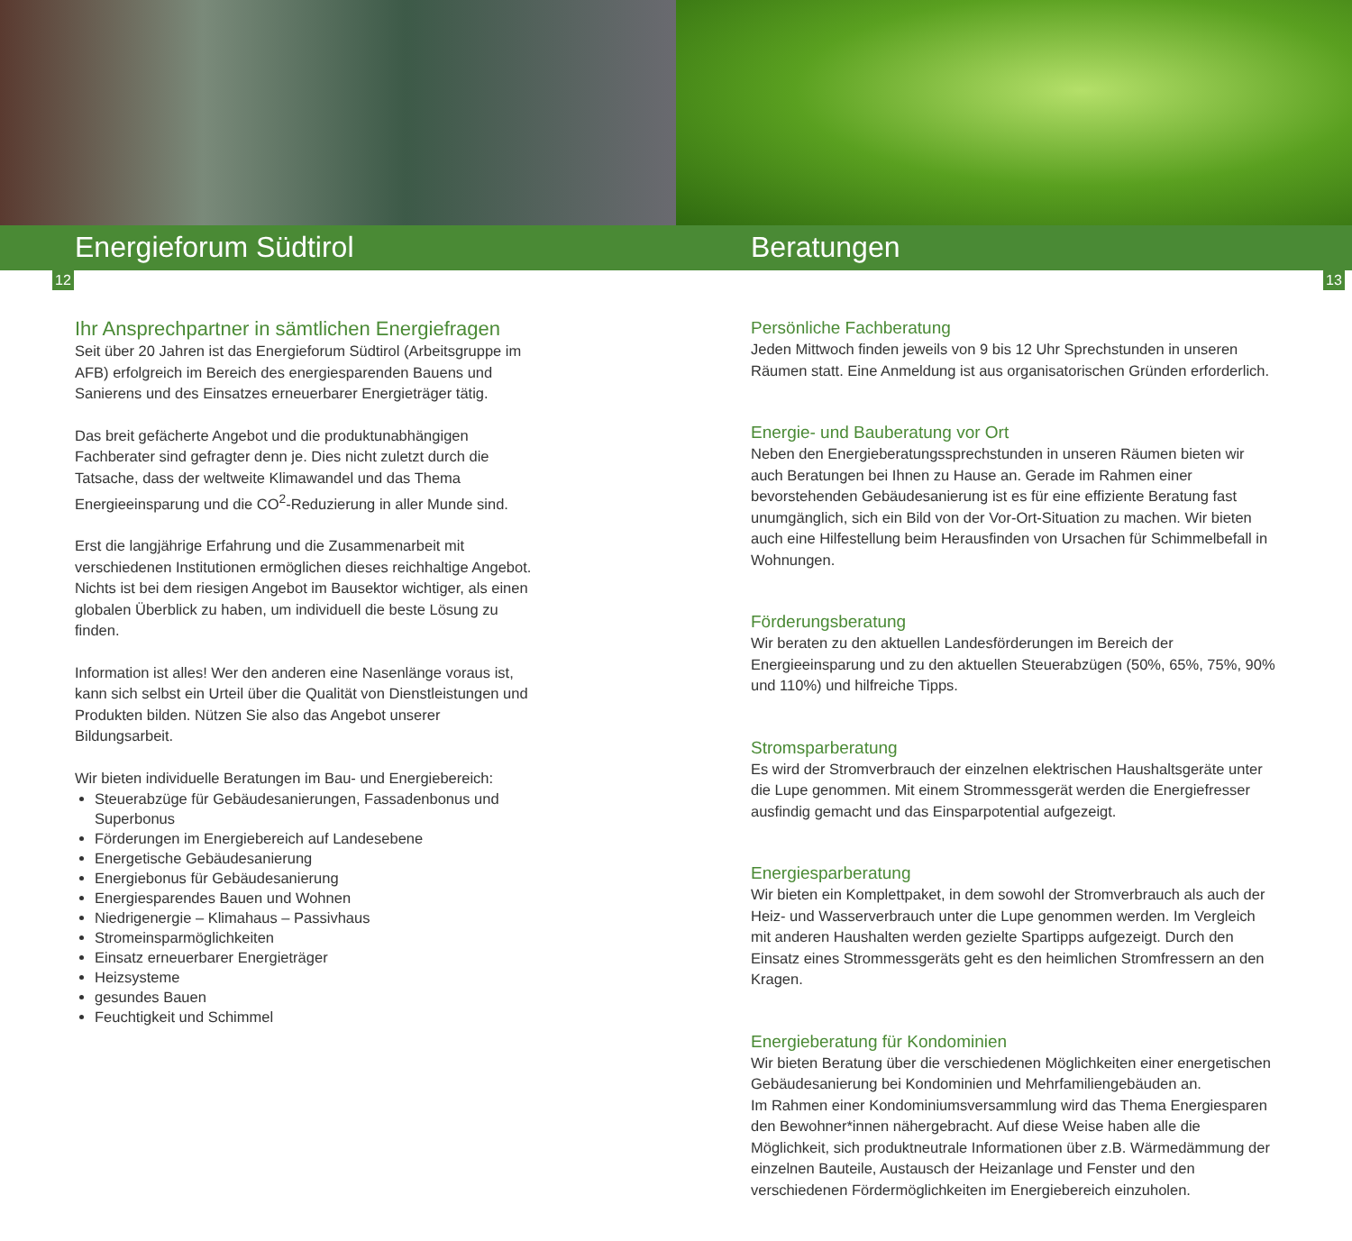Energieforum Südtirol Beratungen
12 13
Ihr Ansprechpartner in sämtlichen Energiefragen
Seit über 20 Jahren ist das Energieforum Südtirol (Arbeitsgruppe im AFB) erfolgreich im Bereich des energiesparenden Bauens und Sanierens und des Einsatzes erneuerbarer Energieträger tätig.
Das breit gefächerte Angebot und die produktunabhängigen Fachberater sind gefragter denn je. Dies nicht zuletzt durch die Tatsache, dass der weltweite Klimawandel und das Thema Energieeinsparung und die CO<sup>2</sup>-Reduzierung in aller Munde sind.
Erst die langjährige Erfahrung und die Zusammenarbeit mit verschiedenen Institutionen ermöglichen dieses reichhaltige Angebot. Nichts ist bei dem riesigen Angebot im Bausektor wichtiger, als einen globalen Überblick zu haben, um individuell die beste Lösung zu finden.
Information ist alles! Wer den anderen eine Nasenlänge voraus ist, kann sich selbst ein Urteil über die Qualität von Dienstleistungen und Produkten bilden. Nützen Sie also das Angebot unserer Bildungsarbeit.
Wir bieten individuelle Beratungen im Bau- und Energiebereich:
Steuerabzüge für Gebäudesanierungen, Fassadenbonus und Superbonus
Förderungen im Energiebereich auf Landesebene
Energetische Gebäudesanierung
Energiebonus für Gebäudesanierung
Energiesparendes Bauen und Wohnen
Niedrigenergie – Klimahaus – Passivhaus
Stromeinsparmöglichkeiten
Einsatz erneuerbarer Energieträger
Heizsysteme
gesundes Bauen
Feuchtigkeit und Schimmel
Persönliche Fachberatung
Jeden Mittwoch finden jeweils von 9 bis 12 Uhr Sprechstunden in unseren Räumen statt. Eine Anmeldung ist aus organisatorischen Gründen erforderlich.
Energie- und Bauberatung vor Ort
Neben den Energieberatungssprechstunden in unseren Räumen bieten wir auch Beratungen bei Ihnen zu Hause an. Gerade im Rahmen einer bevorstehenden Gebäudesanierung ist es für eine effiziente Beratung fast unumgänglich, sich ein Bild von der Vor-Ort-Situation zu machen. Wir bieten auch eine Hilfestellung beim Herausfinden von Ursachen für Schimmelbefall in Wohnungen.
Förderungsberatung
Wir beraten zu den aktuellen Landesförderungen im Bereich der Energieeinsparung und zu den aktuellen Steuerabzügen (50%, 65%, 75%, 90% und 110%) und hilfreiche Tipps.
Stromsparberatung
Es wird der Stromverbrauch der einzelnen elektrischen Haushaltsgeräte unter die Lupe genommen. Mit einem Strommessgerät werden die Energiefresser ausfindig gemacht und das Einsparpotential aufgezeigt.
Energiesparberatung
Wir bieten ein Komplettpaket, in dem sowohl der Stromverbrauch als auch der Heiz- und Wasserverbrauch unter die Lupe genommen werden. Im Vergleich mit anderen Haushalten werden gezielte Spartipps aufgezeigt. Durch den Einsatz eines Strommessgeräts geht es den heimlichen Stromfressern an den Kragen.
Energieberatung für Kondominien
Wir bieten Beratung über die verschiedenen Möglichkeiten einer energetischen Gebäudesanierung bei Kondominien und Mehrfamiliengebäuden an.
Im Rahmen einer Kondominiumsversammlung wird das Thema Energiesparen den Bewohner*innen nähergebracht. Auf diese Weise haben alle die Möglichkeit, sich produktneutrale Informationen über z.B. Wärmedämmung der einzelnen Bauteile, Austausch der Heizanlage und Fenster und den verschiedenen Fördermöglichkeiten im Energiebereich einzuholen.